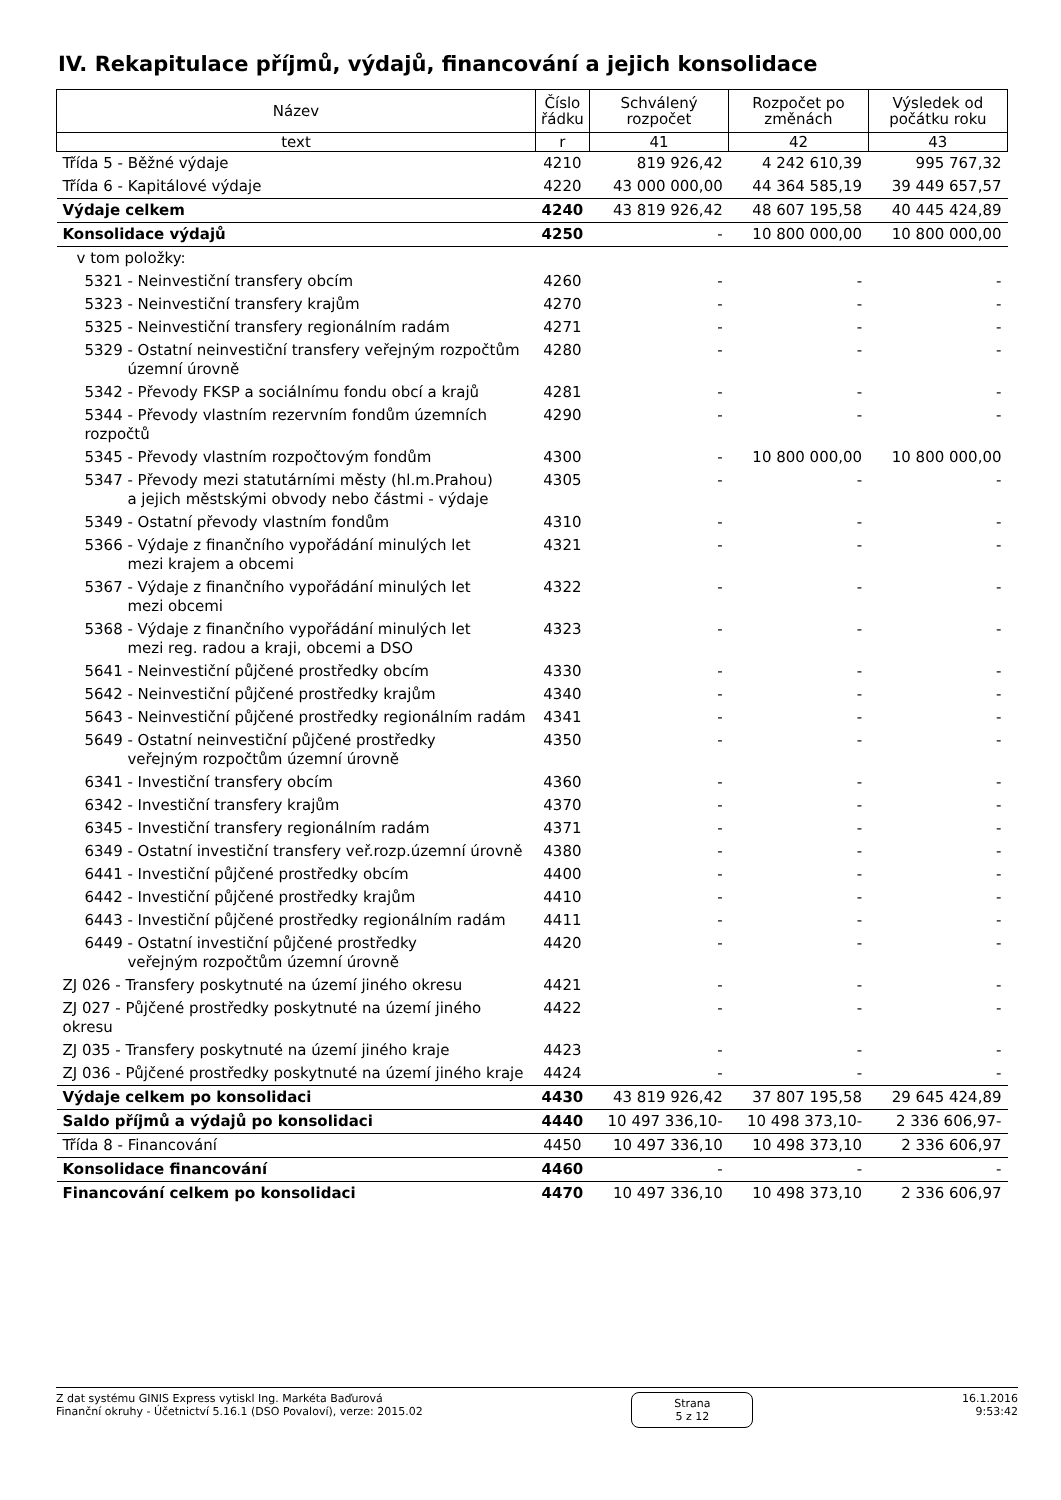IV. Rekapitulace příjmů, výdajů, financování a jejich konsolidace
| Název | Číslo řádku | Schválený rozpočet | Rozpočet po změnách | Výsledek od počátku roku |
| --- | --- | --- | --- | --- |
| text | r | 41 | 42 | 43 |
| Třída 5 - Běžné výdaje | 4210 | 819 926,42 | 4 242 610,39 | 995 767,32 |
| Třída 6 - Kapitálové výdaje | 4220 | 43 000 000,00 | 44 364 585,19 | 39 449 657,57 |
| Výdaje celkem | 4240 | 43 819 926,42 | 48 607 195,58 | 40 445 424,89 |
| Konsolidace výdajů | 4250 | - | 10 800 000,00 | 10 800 000,00 |
| v tom položky: | | | | |
| 5321 - Neinvestiční transfery obcím | 4260 | - | - | - |
| 5323 - Neinvestiční transfery krajům | 4270 | - | - | - |
| 5325 - Neinvestiční transfery regionálním radám | 4271 | - | - | - |
| 5329 - Ostatní neinvestiční transfery veřejným rozpočtům územní úrovně | 4280 | - | - | - |
| 5342 - Převody FKSP a sociálnímu fondu obcí a krajů | 4281 | - | - | - |
| 5344 - Převody vlastním rezervním fondům územních rozpočtů | 4290 | - | - | - |
| 5345 - Převody vlastním rozpočtovým fondům | 4300 | - | 10 800 000,00 | 10 800 000,00 |
| 5347 - Převody mezi statutárními městy (hl.m.Prahou) a jejich městskými obvody nebo částmi - výdaje | 4305 | - | - | - |
| 5349 - Ostatní převody vlastním fondům | 4310 | - | - | - |
| 5366 - Výdaje z finančního vypořádání minulých let mezi krajem a obcemi | 4321 | - | - | - |
| 5367 - Výdaje z finančního vypořádání minulých let mezi obcemi | 4322 | - | - | - |
| 5368 - Výdaje z finančního vypořádání minulých let mezi reg. radou a kraji, obcemi a DSO | 4323 | - | - | - |
| 5641 - Neinvestiční půjčené prostředky obcím | 4330 | - | - | - |
| 5642 - Neinvestiční půjčené prostředky krajům | 4340 | - | - | - |
| 5643 - Neinvestiční půjčené prostředky regionálním radám | 4341 | - | - | - |
| 5649 - Ostatní neinvestiční půjčené prostředky veřejným rozpočtům územní úrovně | 4350 | - | - | - |
| 6341 - Investiční transfery obcím | 4360 | - | - | - |
| 6342 - Investiční transfery krajům | 4370 | - | - | - |
| 6345 - Investiční transfery regionálním radám | 4371 | - | - | - |
| 6349 - Ostatní investiční transfery veř.rozp.územní úrovně | 4380 | - | - | - |
| 6441 - Investiční půjčené prostředky obcím | 4400 | - | - | - |
| 6442 - Investiční půjčené prostředky krajům | 4410 | - | - | - |
| 6443 - Investiční půjčené prostředky regionálním radám | 4411 | - | - | - |
| 6449 - Ostatní investiční půjčené prostředky veřejným rozpočtům územní úrovně | 4420 | - | - | - |
| ZJ 026 - Transfery poskytnuté na území jiného okresu | 4421 | - | - | - |
| ZJ 027 - Půjčené prostředky poskytnuté na území jiného okresu | 4422 | - | - | - |
| ZJ 035 - Transfery poskytnuté na území jiného kraje | 4423 | - | - | - |
| ZJ 036 - Půjčené prostředky poskytnuté na území jiného kraje | 4424 | - | - | - |
| Výdaje celkem po konsolidaci | 4430 | 43 819 926,42 | 37 807 195,58 | 29 645 424,89 |
| Saldo příjmů a výdajů po konsolidaci | 4440 | 10 497 336,10- | 10 498 373,10- | 2 336 606,97- |
| Třída 8 - Financování | 4450 | 10 497 336,10 | 10 498 373,10 | 2 336 606,97 |
| Konsolidace financování | 4460 | - | - | - |
| Financování celkem po konsolidaci | 4470 | 10 497 336,10 | 10 498 373,10 | 2 336 606,97 |
Z dat systému GINIS Express vytiskl Ing. Markéta Baďurová
Finanční okruhy - Účetnictví 5.16.1 (DSO Povaloví), verze: 2015.02
Strana
5 z 12
16.1.2016
9:53:42